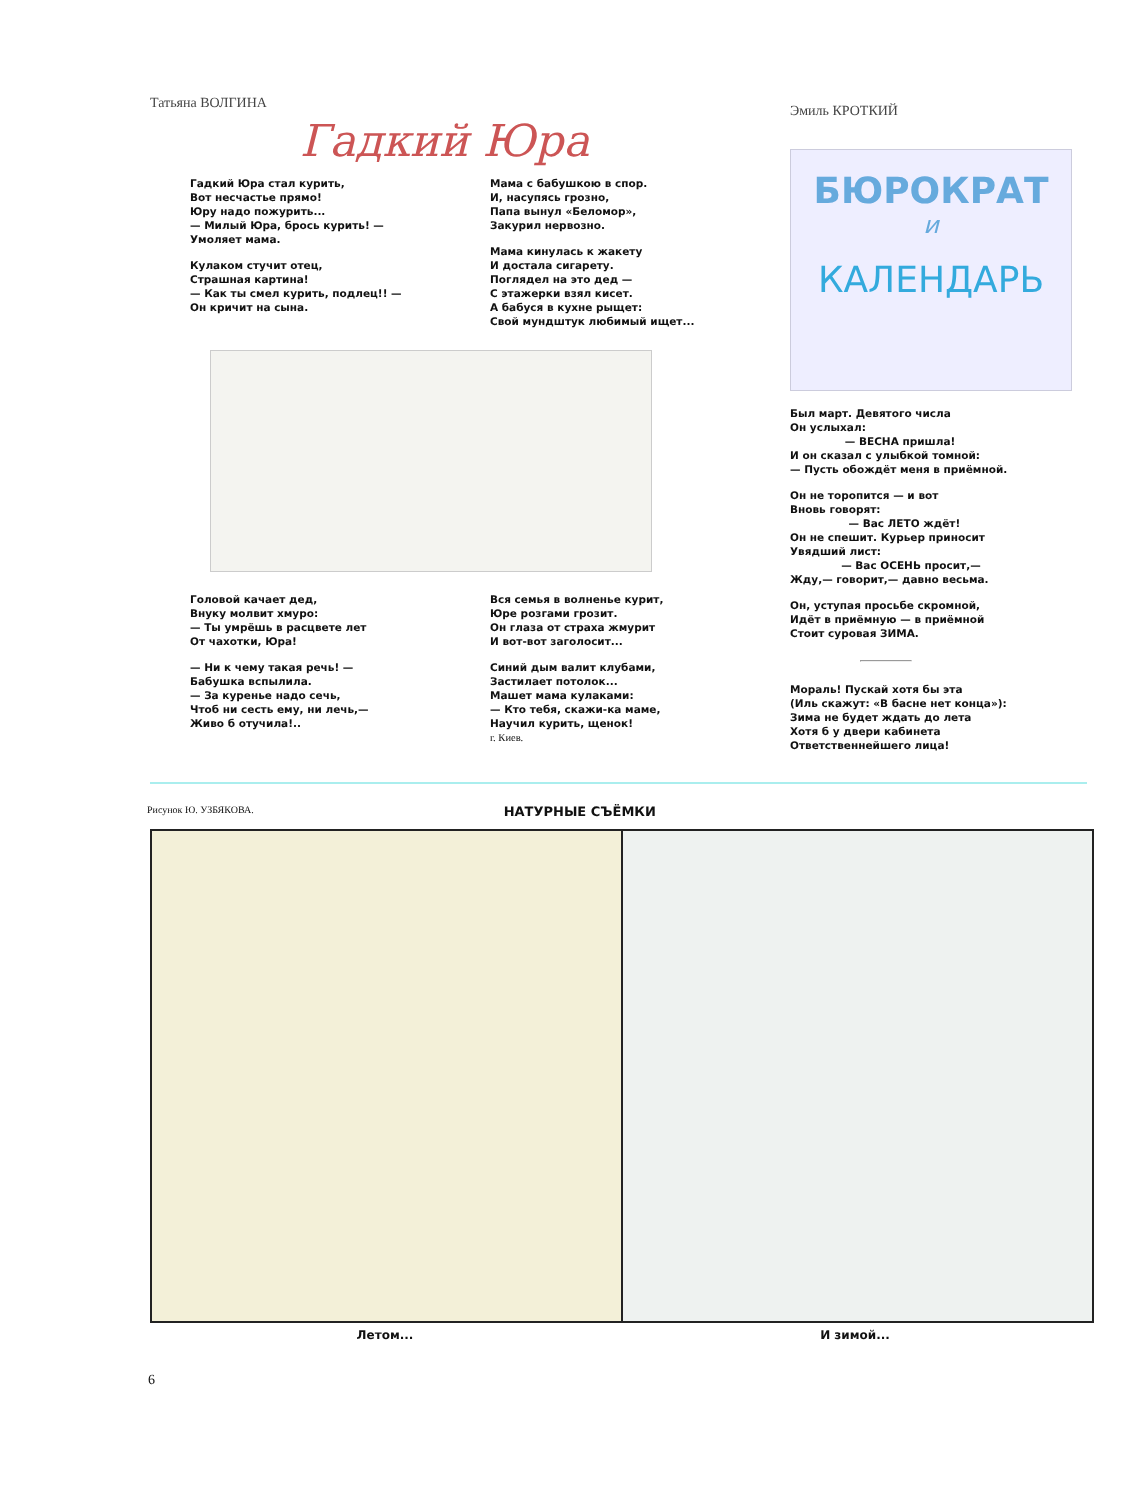Татьяна ВОЛГИНА
Гадкий Юра
Гадкий Юра стал курить,
Вот несчастье прямо!
Юру надо пожурить...
— Милый Юра, брось курить! —
Умоляет мама.
Кулаком стучит отец,
Страшная картина!
— Как ты смел курить, подлец!! —
Он кричит на сына.
Мама с бабушкою в спор.
И, насупясь грозно,
Папа вынул «Беломор»,
Закурил нервозно.
Мама кинулась к жакету
И достала сигарету.
Поглядел на это дед —
С этажерки взял кисет.
А бабуся в кухне рыщет:
Свой мундштук любимый ищет...
Головой качает дед,
Внуку молвит хмуро:
— Ты умрёшь в расцвете лет
От чахотки, Юра!
— Ни к чему такая речь! —
Бабушка вспылила.
— За куренье надо сечь,
Чтоб ни сесть ему, ни лечь,—
Живо б отучила!..
Вся семья в волненье курит,
Юре розгами грозит.
Он глаза от страха жмурит
И вот-вот заголосит...
Синий дым валит клубами,
Застилает потолок...
Машет мама кулаками:
— Кто тебя, скажи-ка маме,
Научил курить, щенок!
г. Киев.
Эмиль КРОТКИЙ
БЮРОКРАТ
и
КАЛЕНДАРЬ
Был март. Девятого числа
Он услыхал:
— ВЕСНА пришла!
И он сказал с улыбкой томной:
— Пусть обождёт меня в приёмной.
Он не торопится — и вот
Вновь говорят:
— Вас ЛЕТО ждёт!
Он не спешит. Курьер приносит
Увядший лист:
— Вас ОСЕНЬ просит,—
Жду,— говорит,— давно весьма.
Он, уступая просьбе скромной,
Идёт в приёмную — в приёмной
Стоит суровая ЗИМА.
Мораль! Пускай хотя бы эта
(Иль скажут: «В басне нет конца»):
Зима не будет ждать до лета
Хотя б у двери кабинета
Ответственнейшего лица!
Рисунок Ю. УЗБЯКОВА. НАТУРНЫЕ СЪЁМКИ
Летом... И зимой...
6